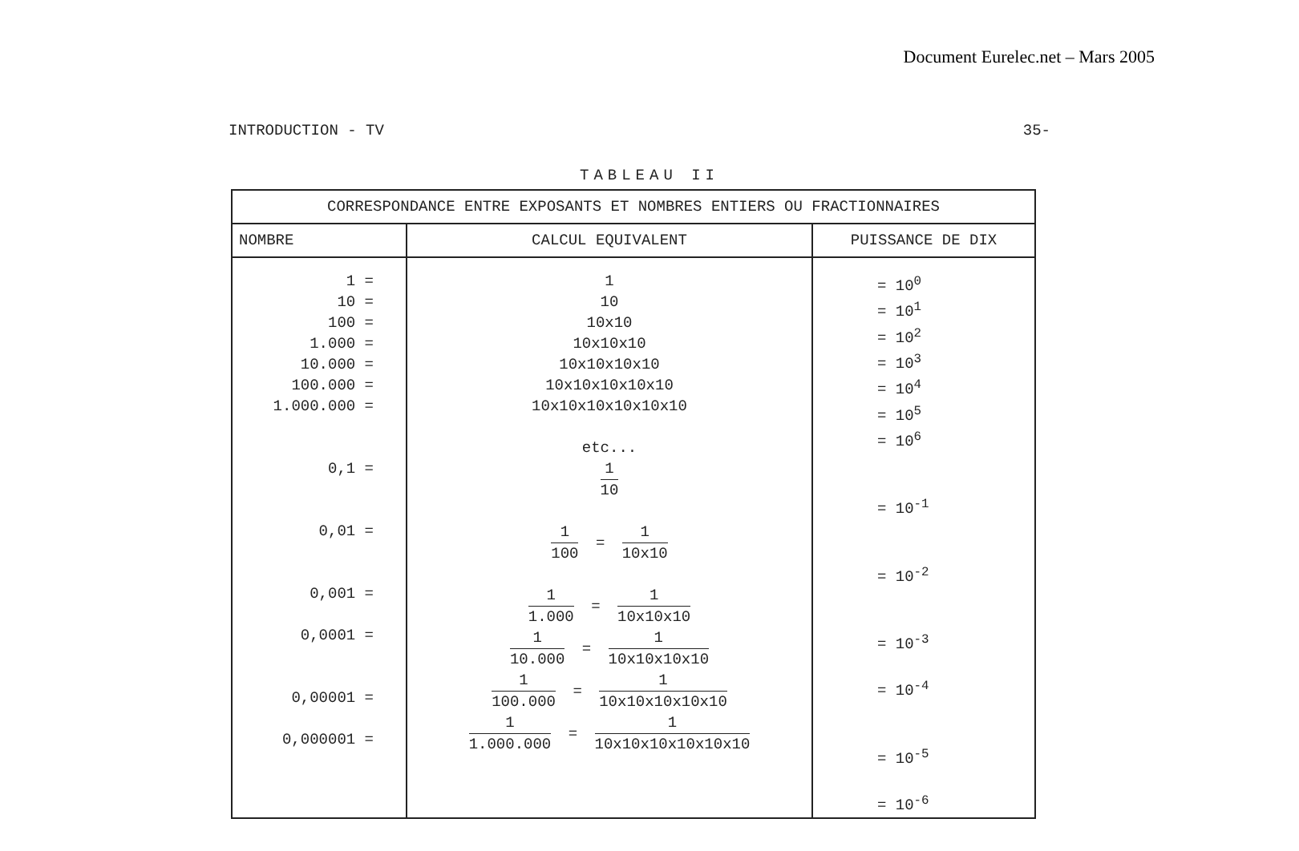Document Eurelec.net – Mars 2005
INTRODUCTION - TV 35-
TABLEAU II
| CORRESPONDANCE ENTRE EXPOSANTS ET NOMBRES ENTIERS OU FRACTIONNAIRES | | |
| --- | --- | --- |
| NOMBRE | CALCUL EQUIVALENT | PUISSANCE DE DIX |
| 1 = 10 = 100 = 1.000 = 10.000 = 100.000 = 1.000.000 = 0,1 = 0,01 = 0,001 = 0,0001 = 0,00001 = 0,000001 = | 1 10 10x10 10x10x10 10x10x10x10 10x10x10x10x10 10x10x10x10x10x10 etc... 1 10 1 100 = 1 10x10 1 1.000 = 1 10x10x10 1 10.000 = 1 10x10x10x10 1 100.000 = 1 10x10x10x10x10 1 1.000.000 = 1 10x10x10x10x10x10 | = 10<sup>0</sup> = 10<sup>1</sup> = 10<sup>2</sup> = 10<sup>3</sup> = 10<sup>4</sup> = 10<sup>5</sup> = 10<sup>6</sup> = 10<sup>-1</sup> = 10<sup>-2</sup> = 10<sup>-3</sup> = 10<sup>-4</sup> = 10<sup>-5</sup> = 10<sup>-6</sup> |